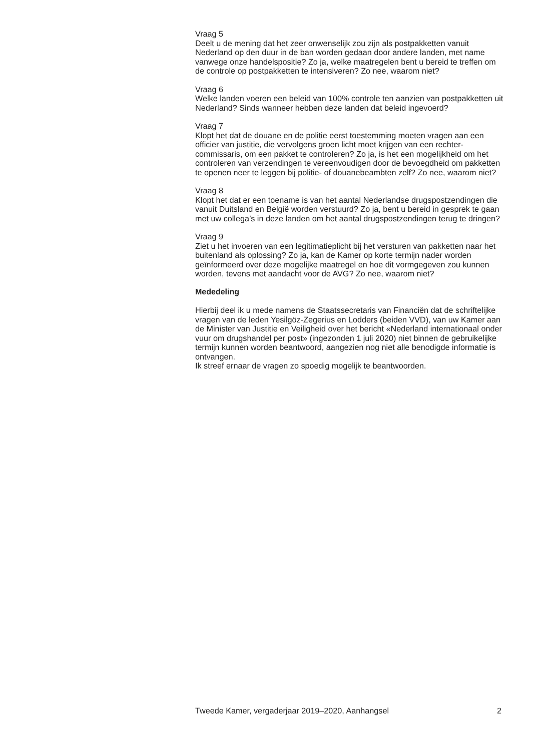Vraag 5
Deelt u de mening dat het zeer onwenselijk zou zijn als postpakketten vanuit Nederland op den duur in de ban worden gedaan door andere landen, met name vanwege onze handelspositie? Zo ja, welke maatregelen bent u bereid te treffen om de controle op postpakketten te intensiveren? Zo nee, waarom niet?
Vraag 6
Welke landen voeren een beleid van 100% controle ten aanzien van postpakketten uit Nederland? Sinds wanneer hebben deze landen dat beleid ingevoerd?
Vraag 7
Klopt het dat de douane en de politie eerst toestemming moeten vragen aan een officier van justitie, die vervolgens groen licht moet krijgen van een rechter-commissaris, om een pakket te controleren? Zo ja, is het een mogelijkheid om het controleren van verzendingen te vereenvoudigen door de bevoegdheid om pakketten te openen neer te leggen bij politie- of douanebeambten zelf? Zo nee, waarom niet?
Vraag 8
Klopt het dat er een toename is van het aantal Nederlandse drugspostzendingen die vanuit Duitsland en België worden verstuurd? Zo ja, bent u bereid in gesprek te gaan met uw collega’s in deze landen om het aantal drugspostzendingen terug te dringen?
Vraag 9
Ziet u het invoeren van een legitimatieplicht bij het versturen van pakketten naar het buitenland als oplossing? Zo ja, kan de Kamer op korte termijn nader worden geïnformeerd over deze mogelijke maatregel en hoe dit vormgegeven zou kunnen worden, tevens met aandacht voor de AVG? Zo nee, waarom niet?
Mededeling
Hierbij deel ik u mede namens de Staatssecretaris van Financiën dat de schriftelijke vragen van de leden Yesilgöz-Zegerius en Lodders (beiden VVD), van uw Kamer aan de Minister van Justitie en Veiligheid over het bericht «Nederland internationaal onder vuur om drugshandel per post» (ingezonden 1 juli 2020) niet binnen de gebruikelijke termijn kunnen worden beantwoord, aangezien nog niet alle benodigde informatie is ontvangen.
Ik streef ernaar de vragen zo spoedig mogelijk te beantwoorden.
Tweede Kamer, vergaderjaar 2019–2020, Aanhangsel 2